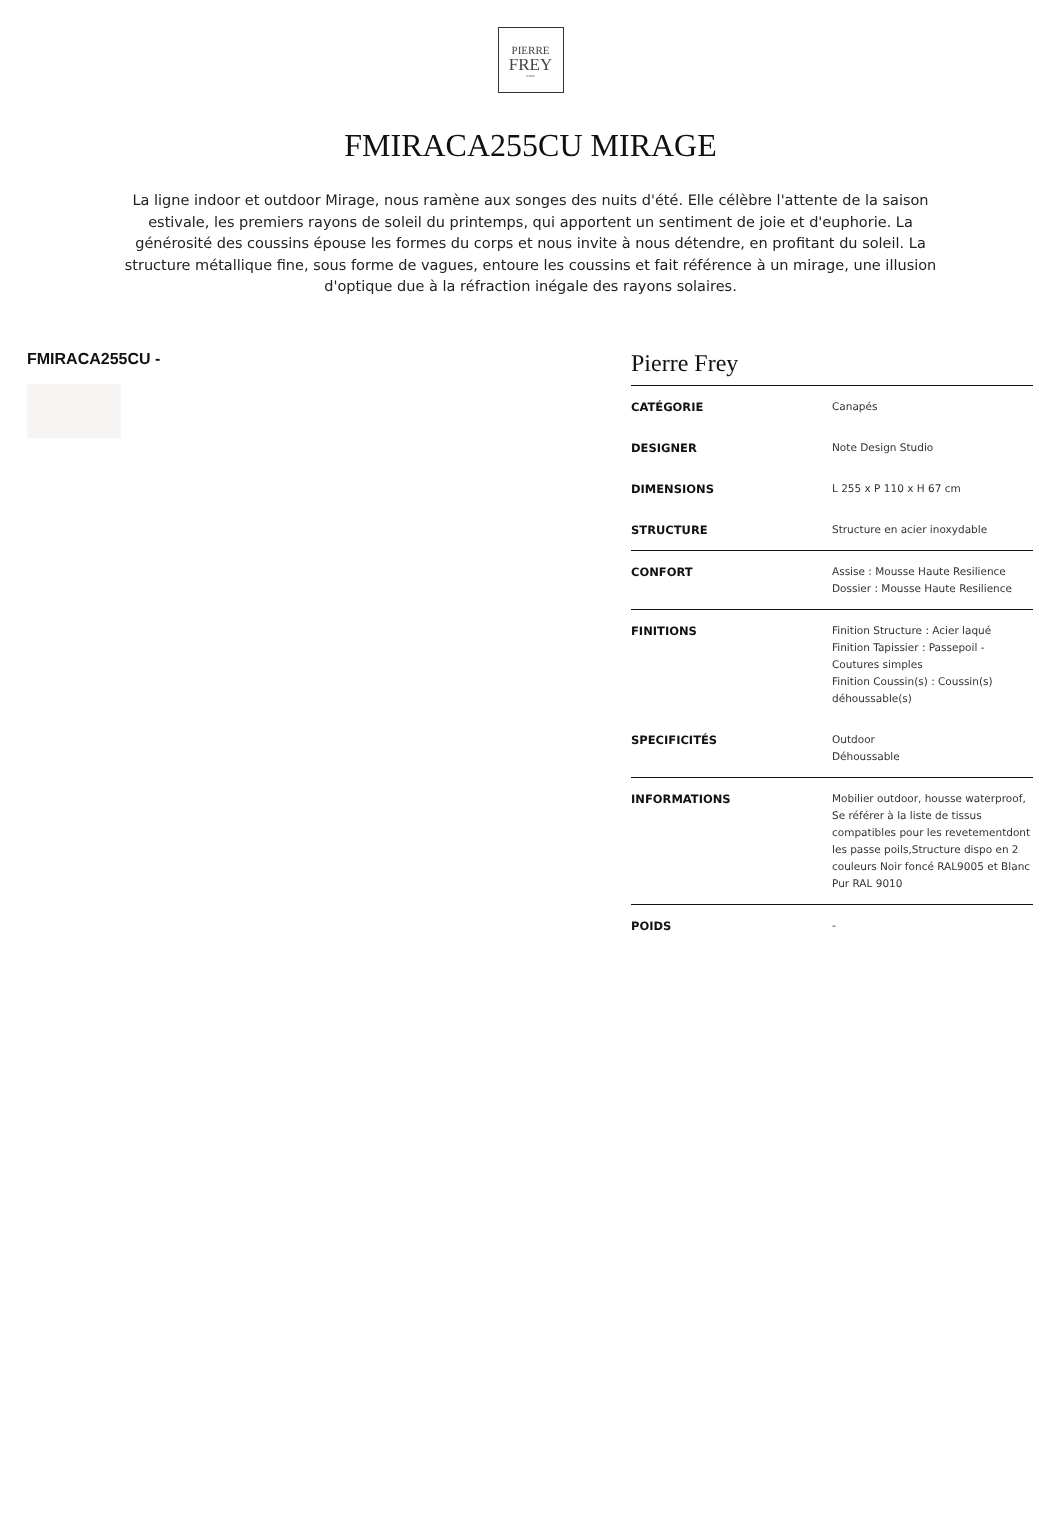PIERRE
FREY
PARIS
FMIRACA255CU MIRAGE
La ligne indoor et outdoor Mirage, nous ramène aux songes des nuits d'été. Elle célèbre l'attente de la saison estivale, les premiers rayons de soleil du printemps, qui apportent un sentiment de joie et d'euphorie. La générosité des coussins épouse les formes du corps et nous invite à nous détendre, en profitant du soleil. La structure métallique fine, sous forme de vagues, entoure les coussins et fait référence à un mirage, une illusion d'optique due à la réfraction inégale des rayons solaires.
FMIRACA255CU -
Pierre Frey
| CATÉGORIE | Canapés |
| DESIGNER | Note Design Studio |
| DIMENSIONS | L 255 x P 110 x H 67 cm |
| STRUCTURE | Structure en acier inoxydable |
| CONFORT | Assise : Mousse Haute Resilience Dossier : Mousse Haute Resilience |
| FINITIONS | Finition Structure : Acier laqué Finition Tapissier : Passepoil - Coutures simples Finition Coussin(s) : Coussin(s) déhoussable(s) |
| SPECIFICITÉS | Outdoor Déhoussable |
| INFORMATIONS | Mobilier outdoor, housse waterproof, Se référer à la liste de tissus compatibles pour les revetementdont les passe poils,Structure dispo en 2 couleurs Noir foncé RAL9005 et Blanc Pur RAL 9010 |
| POIDS | - |